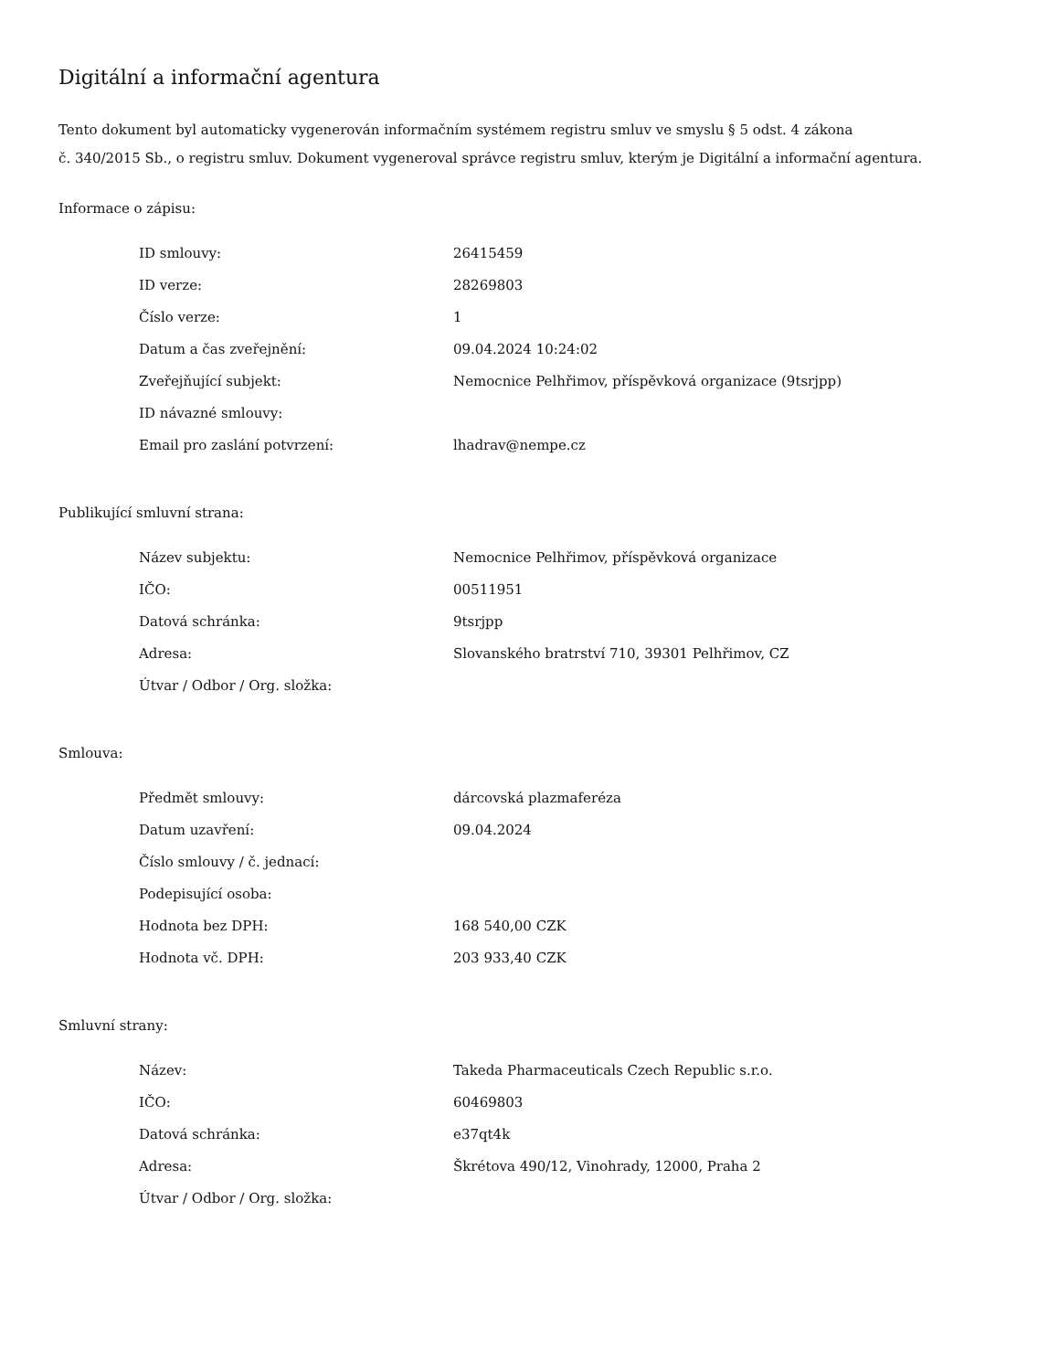Digitální a informační agentura
Tento dokument byl automaticky vygenerován informačním systémem registru smluv ve smyslu § 5 odst. 4 zákona
č. 340/2015 Sb., o registru smluv. Dokument vygeneroval správce registru smluv, kterým je Digitální a informační agentura.
Informace o zápisu:
| ID smlouvy: | 26415459 |
| ID verze: | 28269803 |
| Číslo verze: | 1 |
| Datum a čas zveřejnění: | 09.04.2024 10:24:02 |
| Zveřejňující subjekt: | Nemocnice Pelhřimov, příspěvková organizace (9tsrjpp) |
| ID návazné smlouvy: | |
| Email pro zaslání potvrzení: | lhadrav@nempe.cz |
Publikující smluvní strana:
| Název subjektu: | Nemocnice Pelhřimov, příspěvková organizace |
| IČO: | 00511951 |
| Datová schránka: | 9tsrjpp |
| Adresa: | Slovanského bratrství 710, 39301 Pelhřimov, CZ |
| Útvar / Odbor / Org. složka: | |
Smlouva:
| Předmět smlouvy: | dárcovská plazmaferéza |
| Datum uzavření: | 09.04.2024 |
| Číslo smlouvy / č. jednací: | |
| Podepisující osoba: | |
| Hodnota bez DPH: | 168 540,00 CZK |
| Hodnota vč. DPH: | 203 933,40 CZK |
Smluvní strany:
| Název: | Takeda Pharmaceuticals Czech Republic s.r.o. |
| IČO: | 60469803 |
| Datová schránka: | e37qt4k |
| Adresa: | Škrétova 490/12, Vinohrady, 12000, Praha 2 |
| Útvar / Odbor / Org. složka: | |